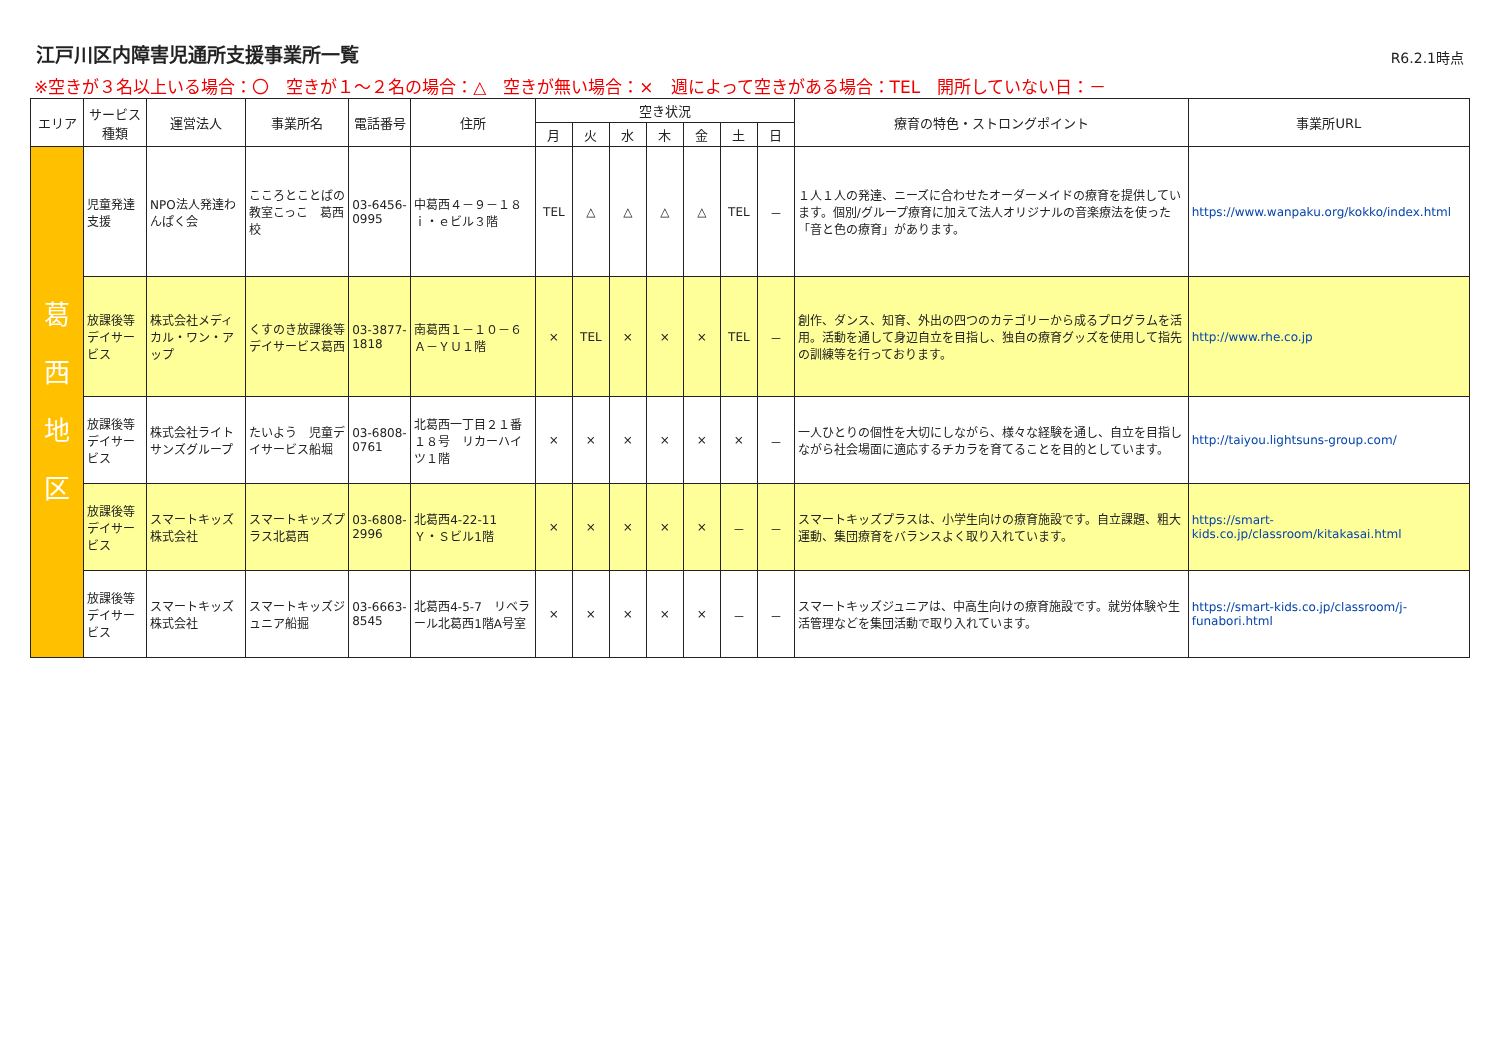江戸川区内障害児通所支援事業所一覧
R6.2.1時点
※空きが３名以上いる場合：〇　空きが１～２名の場合：△　空きが無い場合：×　週によって空きがある場合：TEL　開所していない日：－
| エリア | サービス種類 | 運営法人 | 事業所名 | 電話番号 | 住所 | 空き状況 | | | | | | | 療育の特色・ストロングポイント | 事業所URL |
| --- | --- | --- | --- | --- | --- | --- | --- | --- | --- | --- | --- | --- | --- | --- |
| | | | | | | 月 | 火 | 水 | 木 | 金 | 土 | 日 | | |
| 葛 西 地 区 | 児童発達支援 | NPO法人発達わんぱく会 | こころとことばの教室こっこ 葛西校 | 03-6456-0995 | 中葛西４－９－１８ｉ・ｅビル３階 | TEL | △ | △ | △ | △ | TEL | － | １人１人の発達、ニーズに合わせたオーダーメイドの療育を提供しています。個別/グループ療育に加えて法人オリジナルの音楽療法を使った「音と色の療育」があります。 | https://www.wanpaku.org/kokko/index.html |
| | 放課後等デイサービス | 株式会社メディカル・ワン・アップ | くすのき放課後等デイサービス葛西 | 03-3877-1818 | 南葛西１－１０－６Ａ－ＹＵ１階 | × | TEL | × | × | × | TEL | － | 創作、ダンス、知育、外出の四つのカテゴリーから成るプログラムを活用。活動を通して身辺自立を目指し、独自の療育グッズを使用して指先の訓練等を行っております。 | http://www.rhe.co.jp |
| | 放課後等デイサービス | 株式会社ライトサンズグループ | たいよう 児童デイサービス船堀 | 03-6808-0761 | 北葛西一丁目２１番１８号 リカーハイツ１階 | × | × | × | × | × | × | － | 一人ひとりの個性を大切にしながら、様々な経験を通し、自立を目指しながら社会場面に適応するチカラを育てることを目的としています。 | http://taiyou.lightsuns-group.com/ |
| | 放課後等デイサービス | スマートキッズ株式会社 | スマートキッズプラス北葛西 | 03-6808-2996 | 北葛西4-22-11 Ｙ・Ｓビル1階 | × | × | × | × | × | － | － | スマートキッズプラスは、小学生向けの療育施設です。自立課題、粗大運動、集団療育をバランスよく取り入れています。 | https://smart-kids.co.jp/classroom/kitakasai.html |
| | 放課後等デイサービス | スマートキッズ株式会社 | スマートキッズジュニア船掘 | 03-6663-8545 | 北葛西4-5-7 リベラール北葛西1階A号室 | × | × | × | × | × | － | － | スマートキッズジュニアは、中高生向けの療育施設です。就労体験や生活管理などを集団活動で取り入れています。 | https://smart-kids.co.jp/classroom/j-funabori.html |